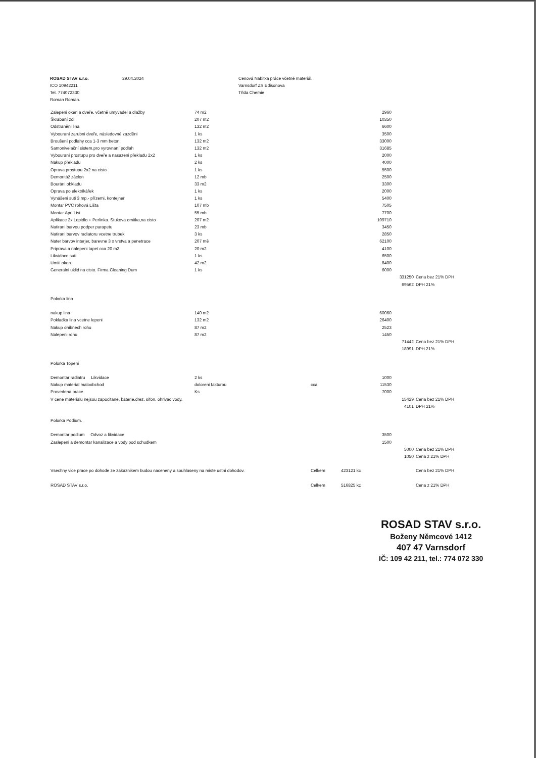ROSAD STAV s.r.o.
ICO 10942211
Tel. 774072330
Roman Roman.
29.04.2024 Cenová Nabitka práce včetně materiál.
Varnsdorf ZS Edisonova
Třida Chemie
| Zalepeni oken a dveře, včetně umyvadel a dlažby | 74 m2 | | 2960 | | |
| Škrabaní zdi | 207 m2 | | 10350 | | |
| Odstraněni lina | 132 m2 | | 6600 | | |
| Vybouraní zarubni dveře, následovné zazděni | 1 ks | | 3500 | | |
| Broušení podlahy cca 1-3 mm beton. | 132 m2 | | 33000 | | |
| Samonivelační sistem.pro vyrovnaní podlah | 132 m2 | | 31685 | | |
| Vybouraní prostupu pro dveře a nasazeni překladu 2x2 | 1 ks | | 2000 | | |
| Nakup překladu | 2 ks | | 4000 | | |
| Oprava prostupu 2x2 na cisto | 1 ks | | 5500 | | |
| Demontáž záclon | 12 mb | | 2500 | | |
| Bouráni obkladu | 33 m2 | | 3300 | | |
| Oprava po elektrikářek | 1 ks | | 2000 | | |
| Vynášeni suti 3 mp.- přízemi, kontejner | 1 ks | | 5400 | | |
| Montar PVC rohová Lišta | 107 mb | | 7505 | | |
| Montar Apu List | 55 mb | | 7700 | | |
| Aplikace 2x Lepidlo + Perlinka. Stukova omitka,na cisto | 207 m2 | | 109710 | | |
| Natirani barvou podper parapetu | 23 mb | | 3450 | | |
| Natirani barvov radiatoru vcetne trubek | 3 ks | | 2850 | | |
| Nater barvov interjer, barevne 3 x vrstva a penetrace | 207 mě | | 62100 | | |
| Priprava a nalepeni tapet cca 20 m2 | 20 m2 | | 4100 | | |
| Likvidace suti | 1 ks | | 6500 | | |
| Umiti oken | 42 m2 | | 8400 | | |
| Generalni uklid na cisto. Firma Cleaning Dum | 1 ks | | 6000 | | |
| | | | | 331250 | Cena bez 21% DPH |
| | | | | 69562 | DPH 21% |
| Polorka lino | | | | | |
| nakup lina | 140 m2 | | 60060 | | |
| Pokladka lina vcetne lepeni | 132 m2 | | 26400 | | |
| Nakup ohibnech rohu | 87 m2 | | 2523 | | |
| Nalepeni rohu | 87 m2 | | 1450 | | |
| | | | | 71442 | Cena bez 21% DPH |
| | | | | 18991 | DPH 21% |
| Polorka Topeni | | | | | |
| Demontar radiatru Likvidace | 2 ks | | 1000 | | |
| Nakup material maloobchod | doloreni fakturou | cca | 11530 | | |
| Provedena prace | Ks | | 7000 | | |
| V cene materialu nejsou zapocitane, baterie,drez, sifon, ohrivac vody. | | | | 15429 | Cena bez 21% DPH |
| | | | | 4101 | DPH 21% |
| Polorka Podium. | | | | | |
| Demontar podium Odvoz a likvidace | | | 3500 | | |
| Zaslepeni a demontar kanalizace a vody pod schudkem | | | 1500 | | |
| | | | | 5000 | Cena bez 21% DPH |
| | | | | 1050 | Cena z 21% DPH |
| Vsechny vice prace po dohode ze zakaznikem budou naceneny a souhlaseny na miste ustni dohodov. | | Celkem | 423121 kc | | Cena bez 21% DPH |
| ROSAD STAV s.r.o. | | Celkem | 516825 kc | | Cena z 21% DPH |
ROSAD STAV s.r.o.
Boženy Němcové 1412
407 47 Varnsdorf
IČ: 109 42 211, tel.: 774 072 330